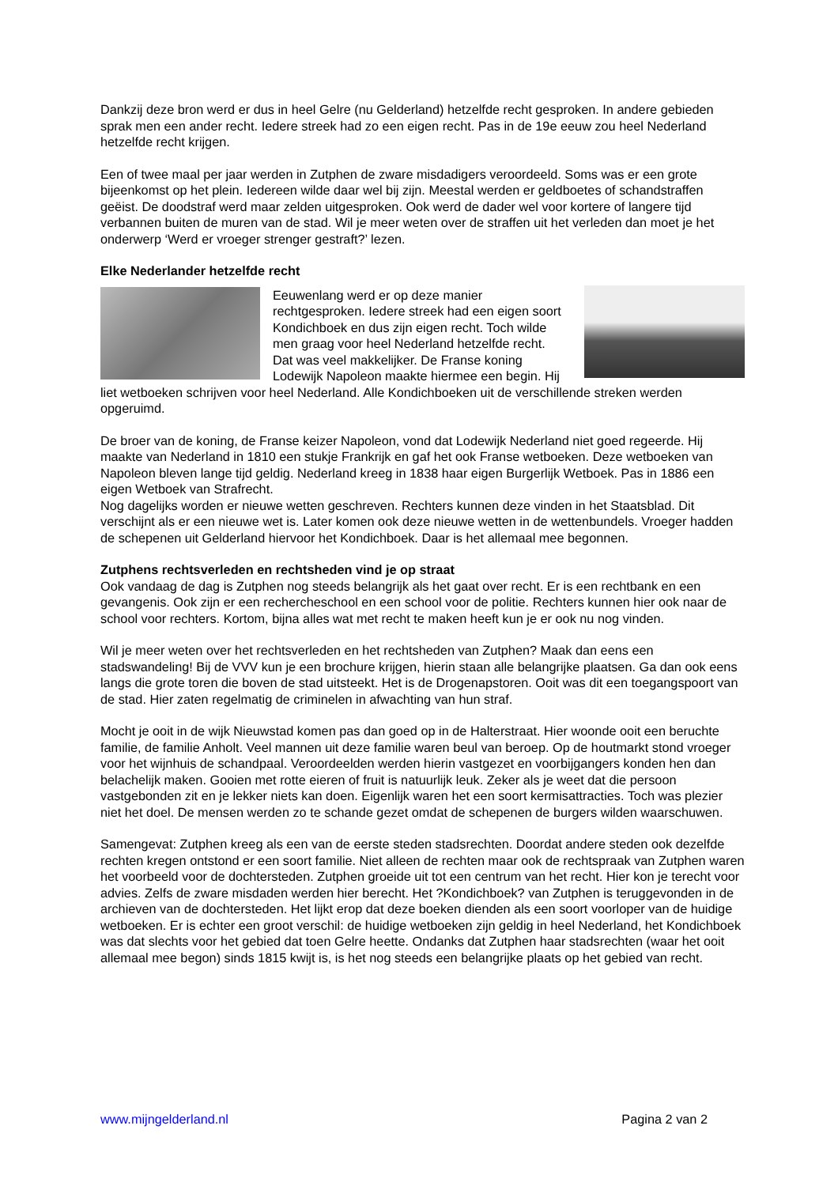Dankzij deze bron werd er dus in heel Gelre (nu Gelderland) hetzelfde recht gesproken. In andere gebieden sprak men een ander recht. Iedere streek had zo een eigen recht. Pas in de 19e eeuw zou heel Nederland hetzelfde recht krijgen.
Een of twee maal per jaar werden in Zutphen de zware misdadigers veroordeeld. Soms was er een grote bijeenkomst op het plein. Iedereen wilde daar wel bij zijn. Meestal werden er geldboetes of schandstraffen geëist. De doodstraf werd maar zelden uitgesproken. Ook werd de dader wel voor kortere of langere tijd verbannen buiten de muren van de stad. Wil je meer weten over de straffen uit het verleden dan moet je het onderwerp ‘Werd er vroeger strenger gestraft?’ lezen.
Elke Nederlander hetzelfde recht
Eeuwenlang werd er op deze manier rechtgesproken. Iedere streek had een eigen soort Kondichboek en dus zijn eigen recht. Toch wilde men graag voor heel Nederland hetzelfde recht. Dat was veel makkelijker. De Franse koning Lodewijk Napoleon maakte hiermee een begin. Hij liet wetboeken schrijven voor heel Nederland. Alle Kondichboeken uit de verschillende streken werden opgeruimd.
De broer van de koning, de Franse keizer Napoleon, vond dat Lodewijk Nederland niet goed regeerde. Hij maakte van Nederland in 1810 een stukje Frankrijk en gaf het ook Franse wetboeken. Deze wetboeken van Napoleon bleven lange tijd geldig. Nederland kreeg in 1838 haar eigen Burgerlijk Wetboek. Pas in 1886 een eigen Wetboek van Strafrecht.
Nog dagelijks worden er nieuwe wetten geschreven. Rechters kunnen deze vinden in het Staatsblad. Dit verschijnt als er een nieuwe wet is. Later komen ook deze nieuwe wetten in de wettenbundels. Vroeger hadden de schepenen uit Gelderland hiervoor het Kondichboek. Daar is het allemaal mee begonnen.
Zutphens rechtsverleden en rechtsheden vind je op straat
Ook vandaag de dag is Zutphen nog steeds belangrijk als het gaat over recht. Er is een rechtbank en een gevangenis. Ook zijn er een rechercheschool en een school voor de politie. Rechters kunnen hier ook naar de school voor rechters. Kortom, bijna alles wat met recht te maken heeft kun je er ook nu nog vinden.
Wil je meer weten over het rechtsverleden en het rechtsheden van Zutphen? Maak dan eens een stadswandeling! Bij de VVV kun je een brochure krijgen, hierin staan alle belangrijke plaatsen. Ga dan ook eens langs die grote toren die boven de stad uitsteekt. Het is de Drogenapstoren. Ooit was dit een toegangspoort van de stad. Hier zaten regelmatig de criminelen in afwachting van hun straf.
Mocht je ooit in de wijk Nieuwstad komen pas dan goed op in de Halterstraat. Hier woonde ooit een beruchte familie, de familie Anholt. Veel mannen uit deze familie waren beul van beroep. Op de houtmarkt stond vroeger voor het wijnhuis de schandpaal. Veroordeelden werden hierin vastgezet en voorbijgangers konden hen dan belachelijk maken. Gooien met rotte eieren of fruit is natuurlijk leuk. Zeker als je weet dat die persoon vastgebonden zit en je lekker niets kan doen. Eigenlijk waren het een soort kermisattracties. Toch was plezier niet het doel. De mensen werden zo te schande gezet omdat de schepenen de burgers wilden waarschuwen.
Samengevat: Zutphen kreeg als een van de eerste steden stadsrechten. Doordat andere steden ook dezelfde rechten kregen ontstond er een soort familie. Niet alleen de rechten maar ook de rechtspraak van Zutphen waren het voorbeeld voor de dochtersteden. Zutphen groeide uit tot een centrum van het recht. Hier kon je terecht voor advies. Zelfs de zware misdaden werden hier berecht. Het ?Kondichboek? van Zutphen is teruggevonden in de archieven van de dochtersteden. Het lijkt erop dat deze boeken dienden als een soort voorloper van de huidige wetboeken. Er is echter een groot verschil: de huidige wetboeken zijn geldig in heel Nederland, het Kondichboek was dat slechts voor het gebied dat toen Gelre heette. Ondanks dat Zutphen haar stadsrechten (waar het ooit allemaal mee begon) sinds 1815 kwijt is, is het nog steeds een belangrijke plaats op het gebied van recht.
www.mijngelderland.nl Pagina 2 van 2